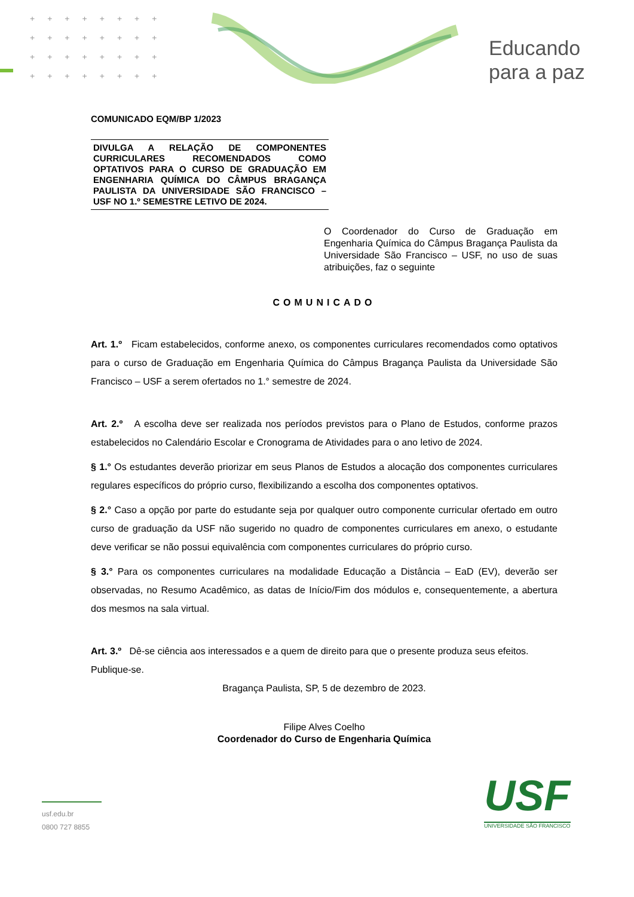++++++++
++++++++
++++++++
++++++++
Educando
para a paz
COMUNICADO EQM/BP 1/2023
DIVULGA A RELAÇÃO DE COMPONENTES CURRICULARES RECOMENDADOS COMO OPTATIVOS PARA O CURSO DE GRADUAÇÃO EM ENGENHARIA QUÍMICA DO CÂMPUS BRAGANÇA PAULISTA DA UNIVERSIDADE SÃO FRANCISCO – USF NO 1.º SEMESTRE LETIVO DE 2024.
O Coordenador do Curso de Graduação em Engenharia Química do Câmpus Bragança Paulista da Universidade São Francisco – USF, no uso de suas atribuições, faz o seguinte
COMUNICADO
Art. 1.º Ficam estabelecidos, conforme anexo, os componentes curriculares recomendados como optativos para o curso de Graduação em Engenharia Química do Câmpus Bragança Paulista da Universidade São Francisco – USF a serem ofertados no 1.° semestre de 2024.
Art. 2.º A escolha deve ser realizada nos períodos previstos para o Plano de Estudos, conforme prazos estabelecidos no Calendário Escolar e Cronograma de Atividades para o ano letivo de 2024.
§ 1.° Os estudantes deverão priorizar em seus Planos de Estudos a alocação dos componentes curriculares regulares específicos do próprio curso, flexibilizando a escolha dos componentes optativos.
§ 2.° Caso a opção por parte do estudante seja por qualquer outro componente curricular ofertado em outro curso de graduação da USF não sugerido no quadro de componentes curriculares em anexo, o estudante deve verificar se não possui equivalência com componentes curriculares do próprio curso.
§ 3.° Para os componentes curriculares na modalidade Educação a Distância – EaD (EV), deverão ser observadas, no Resumo Acadêmico, as datas de Início/Fim dos módulos e, consequentemente, a abertura dos mesmos na sala virtual.
Art. 3.º Dê-se ciência aos interessados e a quem de direito para que o presente produza seus efeitos.
Publique-se.
Bragança Paulista, SP, 5 de dezembro de 2023.
Filipe Alves Coelho
Coordenador do Curso de Engenharia Química
usf.edu.br
0800 727 8855
USF
UNIVERSIDADE SÃO FRANCISCO